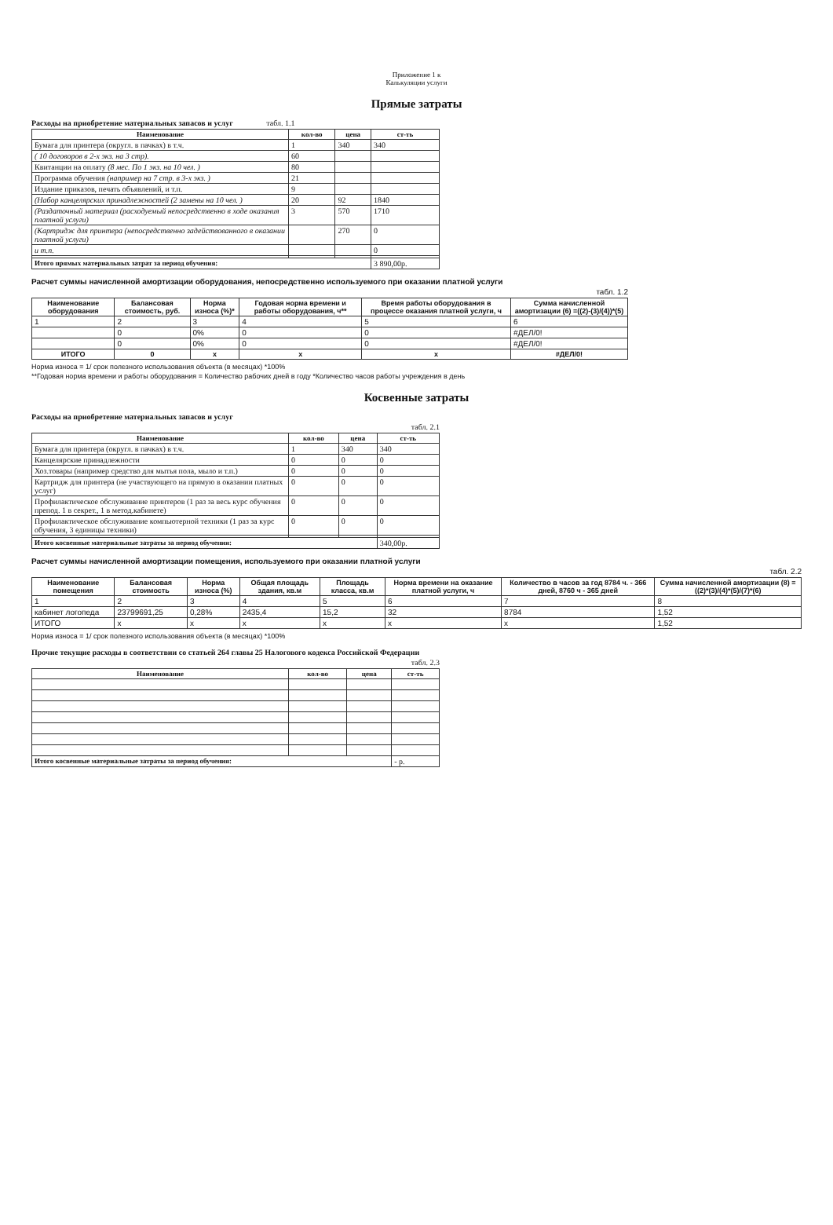Приложение 1 к
Калькуляции услуги
Прямые затраты
Расходы на приобретение материальных запасов и услуг табл. 1.1
| Наименование | кол-во | цена | ст-ть |
| --- | --- | --- | --- |
| Бумага для принтера (округл. в пачках) в т.ч. | 1 | 340 | 340 |
| ( 10 договоров в 2-х экз. на 3 стр). | 60 | | |
| Квитанции на оплату (8 мес. По 1 экз. на 10 чел. ) | 80 | | |
| Программа обучения (например на 7 стр. в 3-х экз. ) | 21 | | |
| Издание приказов, печать объявлений, и т.п. | 9 | | |
| (Набор канцелярских принадлежностей (2 замены на 10 чел. ) | 20 | 92 | 1840 |
| (Раздаточный материал (расходуемый непосредственно в ходе оказания платной услуги) | 3 | 570 | 1710 |
| (Картридж для принтера (непосредственно задействованного в оказании платной услуги) | | 270 | 0 |
| и т.п. | | | 0 |
| Итого прямых материальных затрат за период обучения: | | | 3 890,00р. |
Расчет суммы начисленной амортизации оборудования, непосредственно используемого при оказании платной услуги
табл. 1.2
| Наименование оборудования | Балансовая стоимость, руб. | Норма износа (%)* | Годовая норма времени и работы оборудования, ч** | Время работы оборудования в процессе оказания платной услуги, ч | Сумма начисленной амортизации (6) =((2)-(3)/(4))*(5) |
| --- | --- | --- | --- | --- | --- |
| 1 | 2 | 3 | 4 | 5 | 6 |
| | 0 | 0% | 0 | 0 | #ДЕЛ/0! |
| | 0 | 0% | 0 | 0 | #ДЕЛ/0! |
| ИТОГО | 0 | x | x | x | #ДЕЛ/0! |
Норма износа = 1/ срок полезного использования объекта (в месяцах) *100%
**Годовая норма времени и работы оборудования = Количество рабочих дней в году *Количество часов работы учреждения в день
Косвенные затраты
Расходы на приобретение материальных запасов и услуг
табл. 2.1
| Наименование | кол-во | цена | ст-ть |
| --- | --- | --- | --- |
| Бумага для принтера (округл. в пачках) в т.ч. | 1 | 340 | 340 |
| Канцелярские принадлежности | 0 | 0 | 0 |
| Хоз.товары (например средство для мытья пола, мыло и т.п.) | 0 | 0 | 0 |
| Картридж для принтера (не участвующего на прямую в оказании платных услуг) | 0 | 0 | 0 |
| Профилактическое обслуживание принтеров (1 раз за весь курс обучения препод. 1 в секрет., 1 в метод.кабинете) | 0 | 0 | 0 |
| Профилактическое обслуживание компьютерной техники (1 раз за курс обучения, 3 единицы техники) | 0 | 0 | 0 |
| Итого косвенные материальные затраты за период обучения: | | | 340,00р. |
Расчет суммы начисленной амортизации помещения, используемого при оказании платной услуги
табл. 2.2
| Наименование помещения | Балансовая стоимость | Норма износа (%) | Общая площадь здания, кв.м | Площадь класса, кв.м | Норма времени на оказание платной услуги, ч | Количество в часов за год 8784 ч. - 366 дней, 8760 ч - 365 дней | Сумма начисленной амортизации (8) = ((2)*(3)/(4)*(5)/(7)*(6) |
| --- | --- | --- | --- | --- | --- | --- | --- |
| 1 | 2 | 3 | 4 | 5 | 6 | 7 | 8 |
| кабинет логопеда | 23799691,25 | 0,28% | 2435,4 | 15,2 | 32 | 8784 | 1,52 |
| ИТОГО | x | x | x | x | x | x | 1,52 |
Норма износа = 1/ срок полезного использования объекта (в месяцах) *100%
Прочие текущие расходы в соответствии со статьей 264 главы 25 Налогового кодекса Российской Федерации
табл. 2.3
| Наименование | кол-во | цена | ст-ть |
| --- | --- | --- | --- |
| Итого косвенные материальные затраты за период обучения: | | | - р. |